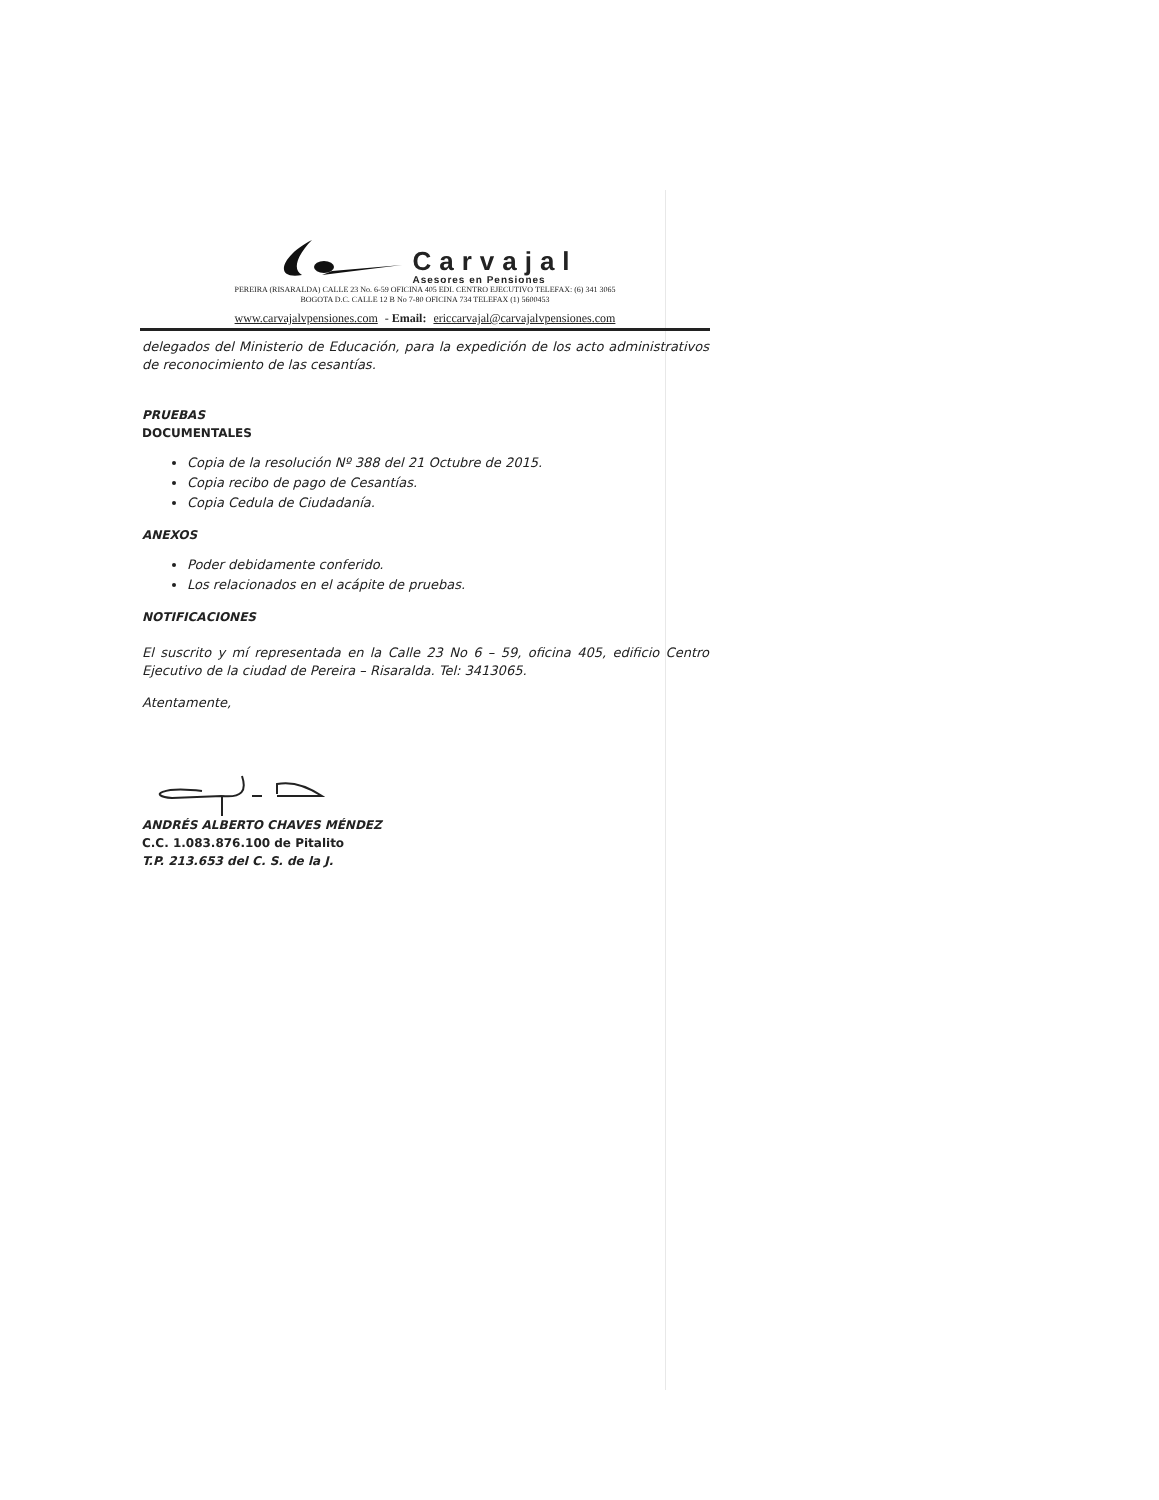Carvajal
Asesores en Pensiones
PEREIRA (RISARALDA) CALLE 23 No. 6-59 OFICINA 405 EDI. CENTRO EJECUTIVO TELEFAX: (6) 341 3065
BOGOTA D.C. CALLE 12 B No 7-80 OFICINA 734 TELEFAX (1) 5600453
www.carvajalvpensiones.com - Email: ericcarvajal@carvajalvpensiones.com
delegados del Ministerio de Educación, para la expedición de los acto administrativos de reconocimiento de las cesantías.
PRUEBAS
DOCUMENTALES
Copia de la resolución Nº 388 del 21 Octubre de 2015.
Copia recibo de pago de Cesantías.
Copia Cedula de Ciudadanía.
ANEXOS
Poder debidamente conferido.
Los relacionados en el acápite de pruebas.
NOTIFICACIONES
El suscrito y mí representada en la Calle 23 No 6 – 59, oficina 405, edificio Centro Ejecutivo de la ciudad de Pereira – Risaralda. Tel: 3413065.
Atentamente,
ANDRÉS ALBERTO CHAVES MÉNDEZ
C.C. 1.083.876.100 de Pitalito
T.P. 213.653 del C. S. de la J.